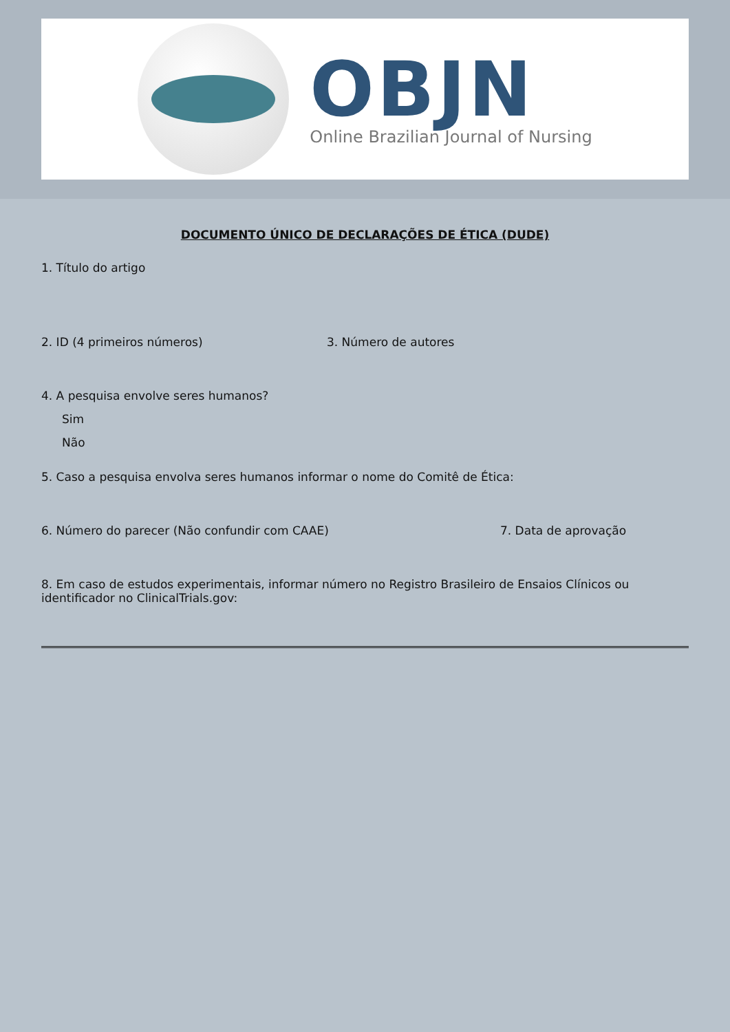OBJN
Online Brazilian Journal of Nursing
DOCUMENTO ÚNICO DE DECLARAÇÕES DE ÉTICA (DUDE)
1. Título do artigo
2. ID (4 primeiros números) 3. Número de autores
4. A pesquisa envolve seres humanos?
Sim
Não
5. Caso a pesquisa envolva seres humanos informar o nome do Comitê de Ética:
6. Número do parecer (Não confundir com CAAE) 7. Data de aprovação
8. Em caso de estudos experimentais, informar número no Registro Brasileiro de Ensaios Clínicos ou identificador no ClinicalTrials.gov: